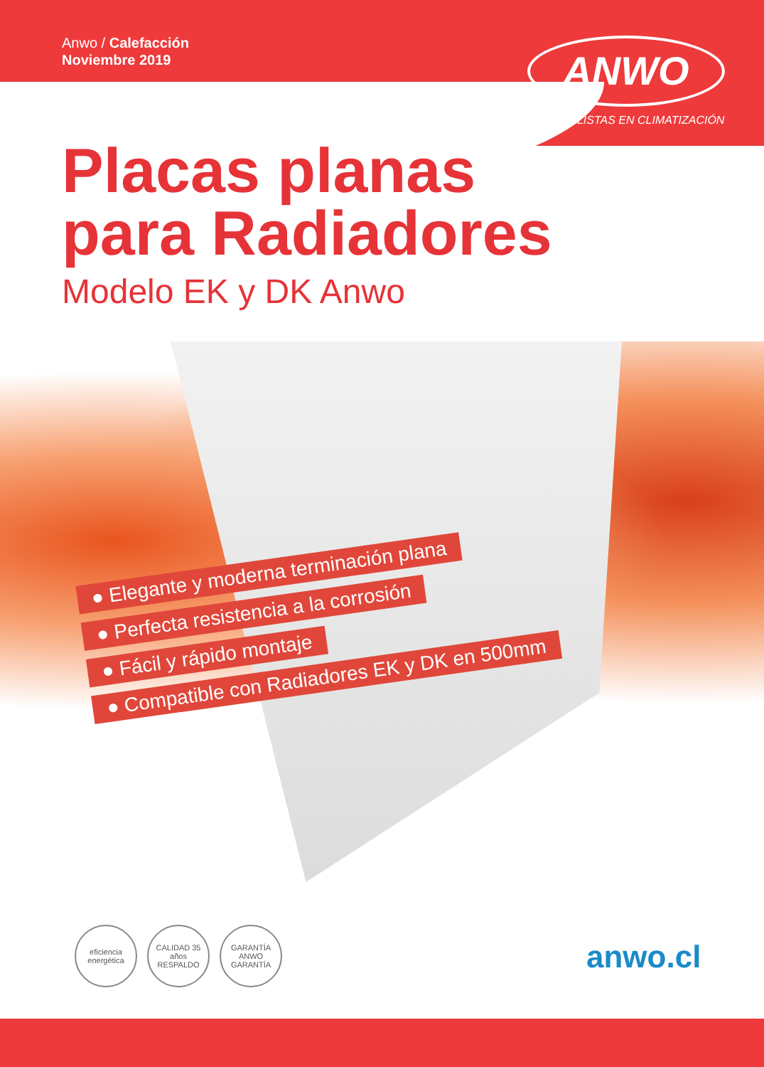Anwo / Calefacción
Noviembre 2019
ANWO
ESPECIALISTAS EN CLIMATIZACIÓN
Placas planas
para Radiadores
Modelo EK y DK Anwo
● Elegante y moderna terminación plana
● Perfecta resistencia a la corrosión
● Fácil y rápido montaje
● Compatible con Radiadores EK y DK en 500mm
eficiencia energética
CALIDAD 35 años RESPALDO
GARANTÍA ANWO GARANTÍA
anwo.cl